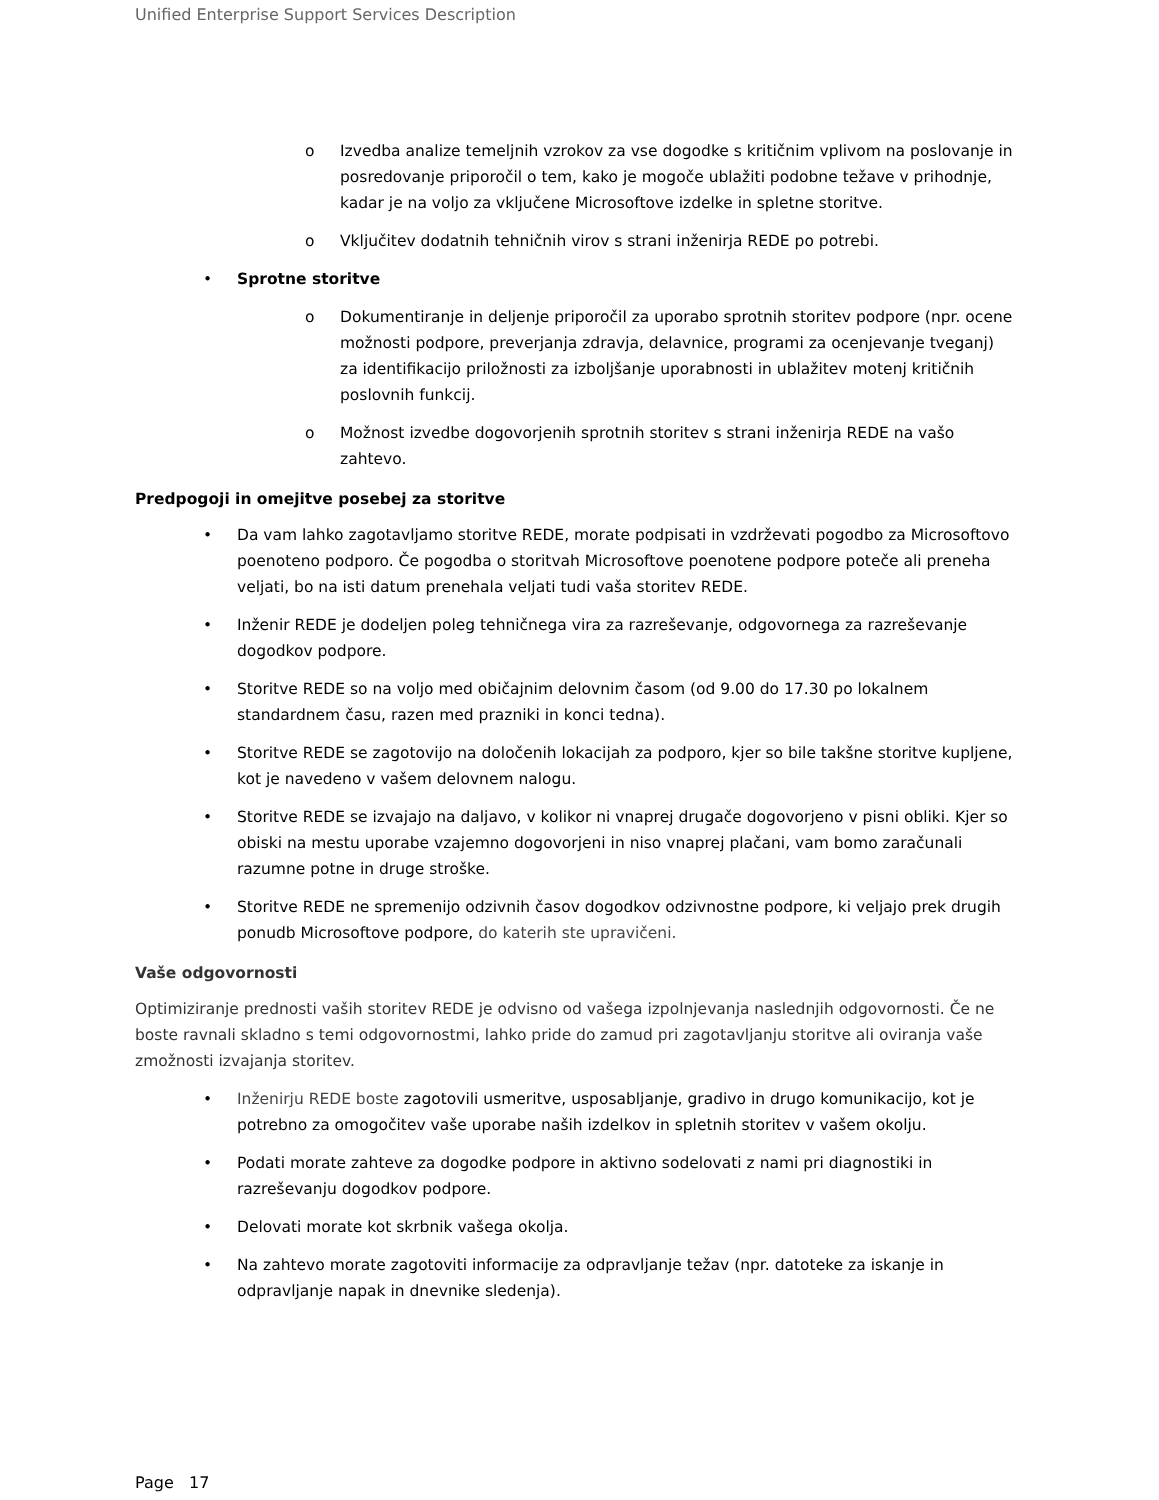Unified Enterprise Support Services Description
o Izvedba analize temeljnih vzrokov za vse dogodke s kritičnim vplivom na poslovanje in posredovanje priporočil o tem, kako je mogoče ublažiti podobne težave v prihodnje, kadar je na voljo za vključene Microsoftove izdelke in spletne storitve.
o Vključitev dodatnih tehničnih virov s strani inženirja REDE po potrebi.
• Sprotne storitve
o Dokumentiranje in deljenje priporočil za uporabo sprotnih storitev podpore (npr. ocene možnosti podpore, preverjanja zdravja, delavnice, programi za ocenjevanje tveganj) za identifikacijo priložnosti za izboljšanje uporabnosti in ublažitev motenj kritičnih poslovnih funkcij.
o Možnost izvedbe dogovorjenih sprotnih storitev s strani inženirja REDE na vašo zahtevo.
Predpogoji in omejitve posebej za storitve
• Da vam lahko zagotavljamo storitve REDE, morate podpisati in vzdrževati pogodbo za Microsoftovo poenoteno podporo. Če pogodba o storitvah Microsoftove poenotene podpore poteče ali preneha veljati, bo na isti datum prenehala veljati tudi vaša storitev REDE.
• Inženir REDE je dodeljen poleg tehničnega vira za razreševanje, odgovornega za razreševanje dogodkov podpore.
• Storitve REDE so na voljo med običajnim delovnim časom (od 9.00 do 17.30 po lokalnem standardnem času, razen med prazniki in konci tedna).
• Storitve REDE se zagotovijo na določenih lokacijah za podporo, kjer so bile takšne storitve kupljene, kot je navedeno v vašem delovnem nalogu.
• Storitve REDE se izvajajo na daljavo, v kolikor ni vnaprej drugače dogovorjeno v pisni obliki. Kjer so obiski na mestu uporabe vzajemno dogovorjeni in niso vnaprej plačani, vam bomo zaračunali razumne potne in druge stroške.
• Storitve REDE ne spremenijo odzivnih časov dogodkov odzivnostne podpore, ki veljajo prek drugih ponudb Microsoftove podpore, do katerih ste upravičeni.
Vaše odgovornosti
Optimiziranje prednosti vaših storitev REDE je odvisno od vašega izpolnjevanja naslednjih odgovornosti. Če ne boste ravnali skladno s temi odgovornostmi, lahko pride do zamud pri zagotavljanju storitve ali oviranja vaše zmožnosti izvajanja storitev.
• Inženirju REDE boste zagotovili usmeritve, usposabljanje, gradivo in drugo komunikacijo, kot je potrebno za omogočitev vaše uporabe naših izdelkov in spletnih storitev v vašem okolju.
• Podati morate zahteve za dogodke podpore in aktivno sodelovati z nami pri diagnostiki in razreševanju dogodkov podpore.
• Delovati morate kot skrbnik vašega okolja.
• Na zahtevo morate zagotoviti informacije za odpravljanje težav (npr. datoteke za iskanje in odpravljanje napak in dnevnike sledenja).
Page 17